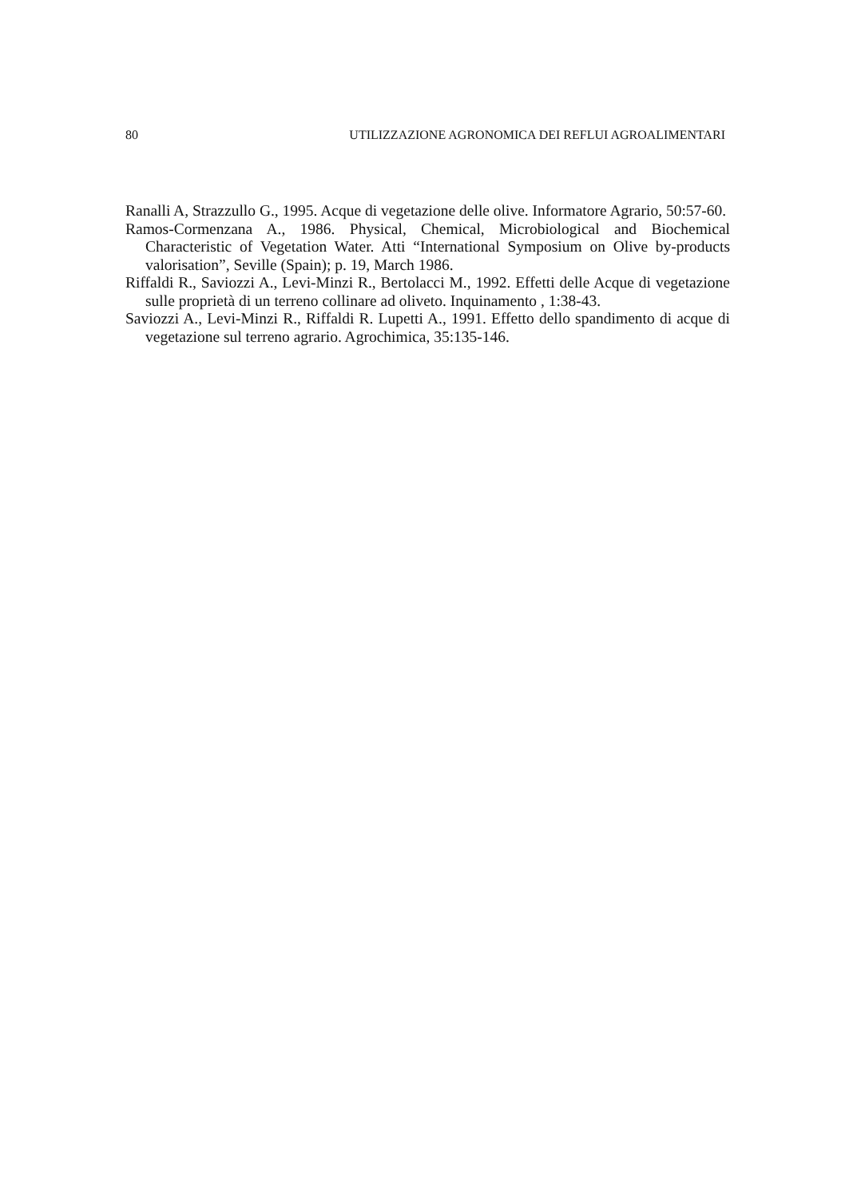80 UTILIZZAZIONE AGRONOMICA DEI REFLUI AGROALIMENTARI
Ranalli A, Strazzullo G., 1995. Acque di vegetazione delle olive. Informatore Agrario, 50:57-60.
Ramos-Cormenzana A., 1986. Physical, Chemical, Microbiological and Biochemical Characteristic of Vegetation Water. Atti “International Symposium on Olive by-products valorisation”, Seville (Spain); p. 19, March 1986.
Riffaldi R., Saviozzi A., Levi-Minzi R., Bertolacci M., 1992. Effetti delle Acque di vegetazione sulle proprietà di un terreno collinare ad oliveto. Inquinamento , 1:38-43.
Saviozzi A., Levi-Minzi R., Riffaldi R. Lupetti A., 1991. Effetto dello spandimento di acque di vegetazione sul terreno agrario. Agrochimica, 35:135-146.